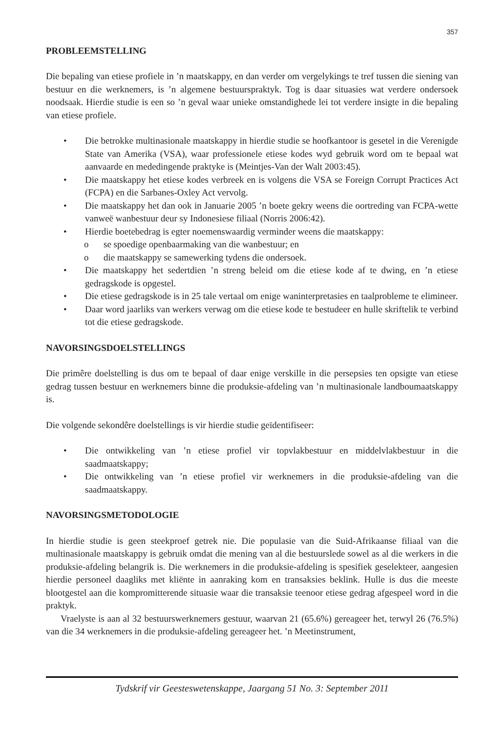357
PROBLEEMSTELLING
Die bepaling van etiese profiele in ’n maatskappy, en dan verder om vergelykings te tref tussen die siening van bestuur en die werknemers, is ’n algemene bestuurspraktyk. Tog is daar situasies wat verdere ondersoek noodsaak. Hierdie studie is een so ’n geval waar unieke omstandighede lei tot verdere insigte in die bepaling van etiese profiele.
• Die betrokke multinasionale maatskappy in hierdie studie se hoofkantoor is gesetel in die Verenigde State van Amerika (VSA), waar professionele etiese kodes wyd gebruik word om te bepaal wat aanvaarde en mededingende praktyke is (Meintjes-Van der Walt 2003:45).
• Die maatskappy het etiese kodes verbreek en is volgens die VSA se Foreign Corrupt Practices Act (FCPA) en die Sarbanes-Oxley Act vervolg.
• Die maatskappy het dan ook in Januarie 2005 ’n boete gekry weens die oortreding van FCPA-wette vanweë wanbestuur deur sy Indonesiese filiaal (Norris 2006:42).
• Hierdie boetebedrag is egter noemenswaardig verminder weens die maatskappy:
o se spoedige openbaarmaking van die wanbestuur; en
o die maatskappy se samewerking tydens die ondersoek.
• Die maatskappy het sedertdien ’n streng beleid om die etiese kode af te dwing, en ’n etiese gedragskode is opgestel.
• Die etiese gedragskode is in 25 tale vertaal om enige waninterpretasies en taalprobleme te elimineer.
• Daar word jaarliks van werkers verwag om die etiese kode te bestudeer en hulle skriftelik te verbind tot die etiese gedragskode.
NAVORSINGSDOELSTELLINGS
Die primêre doelstelling is dus om te bepaal of daar enige verskille in die persepsies ten opsigte van etiese gedrag tussen bestuur en werknemers binne die produksie-afdeling van ’n multinasionale landboumaatskappy is.
Die volgende sekondêre doelstellings is vir hierdie studie geïdentifiseer:
• Die ontwikkeling van ’n etiese profiel vir topvlakbestuur en middelvlakbestuur in die saadmaatskappy;
• Die ontwikkeling van ’n etiese profiel vir werknemers in die produksie-afdeling van die saadmaatskappy.
NAVORSINGSMETODOLOGIE
In hierdie studie is geen steekproef getrek nie. Die populasie van die Suid-Afrikaanse filiaal van die multinasionale maatskappy is gebruik omdat die mening van al die bestuurslede sowel as al die werkers in die produksie-afdeling belangrik is. Die werknemers in die produksie-afdeling is spesifiek geselekteer, aangesien hierdie personeel daagliks met kliënte in aanraking kom en transaksies beklink. Hulle is dus die meeste blootgestel aan die kompromitterende situasie waar die transaksie teenoor etiese gedrag afgespeel word in die praktyk.
Vraelyste is aan al 32 bestuurswerknemers gestuur, waarvan 21 (65.6%) gereageer het, terwyl 26 (76.5%) van die 34 werknemers in die produksie-afdeling gereageer het. ’n Meetinstrument,
Tydskrif vir Geesteswetenskappe, Jaargang 51 No. 3: September 2011